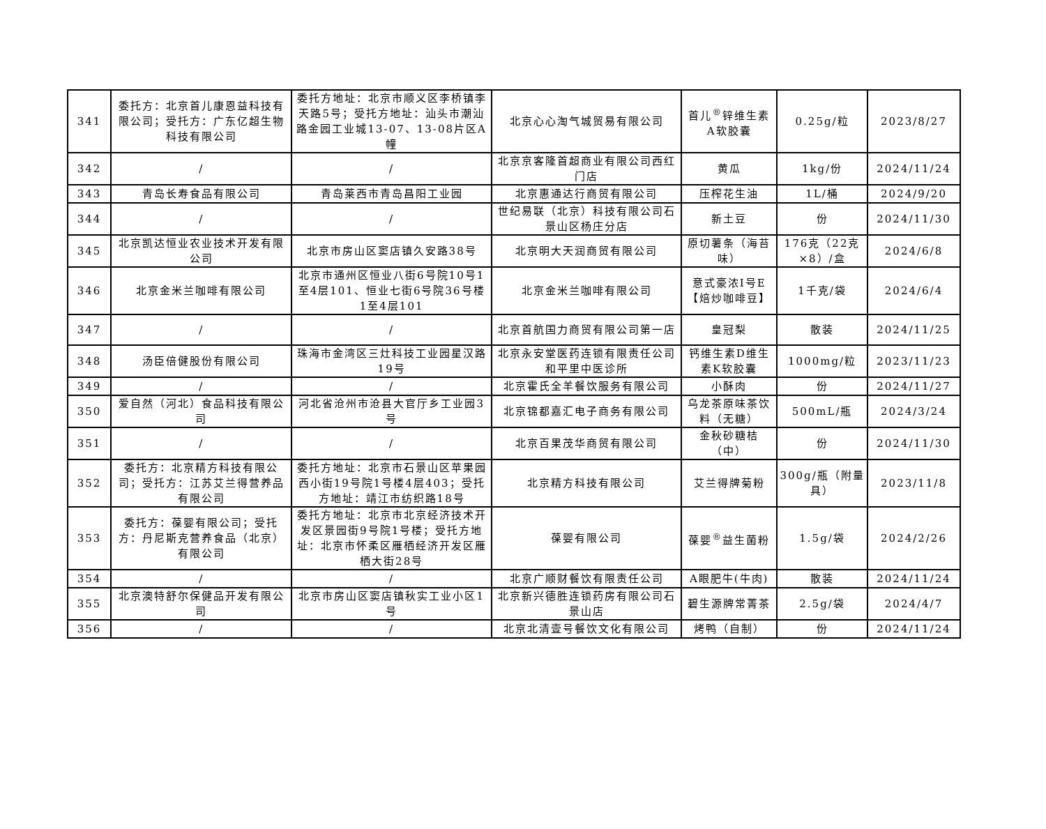| 341 | 委托方：北京首儿康恩益科技有限公司；受托方：广东亿超生物科技有限公司 | 委托方地址：北京市顺义区李桥镇李天路5号；受托方地址：汕头市潮汕路金园工业城13-07、13-08片区A幢 | 北京心心淘气城贸易有限公司 | 首儿<sup>®</sup>锌维生素A软胶囊 | 0.25g/粒 | 2023/8/27 |
| 342 | / | / | 北京京客隆首超商业有限公司西红门店 | 黄瓜 | 1kg/份 | 2024/11/24 |
| 343 | 青岛长寿食品有限公司 | 青岛莱西市青岛昌阳工业园 | 北京惠通达行商贸有限公司 | 压榨花生油 | 1L/桶 | 2024/9/20 |
| 344 | / | / | 世纪易联（北京）科技有限公司石景山区杨庄分店 | 新土豆 | 份 | 2024/11/30 |
| 345 | 北京凯达恒业农业技术开发有限公司 | 北京市房山区窦店镇久安路38号 | 北京明大天润商贸有限公司 | 原切薯条（海苔味） | 176克（22克×8）/盒 | 2024/6/8 |
| 346 | 北京金米兰咖啡有限公司 | 北京市通州区恒业八街6号院10号1至4层101、恒业七街6号院36号楼1至4层101 | 北京金米兰咖啡有限公司 | 意式豪浓Ⅰ号E【焙炒咖啡豆】 | 1千克/袋 | 2024/6/4 |
| 347 | / | / | 北京首航国力商贸有限公司第一店 | 皇冠梨 | 散装 | 2024/11/25 |
| 348 | 汤臣倍健股份有限公司 | 珠海市金湾区三灶科技工业园星汉路19号 | 北京永安堂医药连锁有限责任公司和平里中医诊所 | 钙维生素D维生素K软胶囊 | 1000mg/粒 | 2023/11/23 |
| 349 | / | / | 北京霍氏全羊餐饮服务有限公司 | 小酥肉 | 份 | 2024/11/27 |
| 350 | 爱自然（河北）食品科技有限公司 | 河北省沧州市沧县大官厅乡工业园3号 | 北京锦都嘉汇电子商务有限公司 | 乌龙茶原味茶饮料（无糖） | 500mL/瓶 | 2024/3/24 |
| 351 | / | / | 北京百果茂华商贸有限公司 | 金秋砂糖桔（中） | 份 | 2024/11/30 |
| 352 | 委托方：北京精方科技有限公司；受托方：江苏艾兰得营养品有限公司 | 委托方地址：北京市石景山区苹果园西小街19号院1号楼4层403；受托方地址：靖江市纺织路18号 | 北京精方科技有限公司 | 艾兰得牌菊粉 | 300g/瓶（附量具） | 2023/11/8 |
| 353 | 委托方：葆婴有限公司；受托方：丹尼斯克营养食品（北京）有限公司 | 委托方地址：北京市北京经济技术开发区景园街9号院1号楼；受托方地址：北京市怀柔区雁栖经济开发区雁栖大街28号 | 葆婴有限公司 | 葆婴<sup>®</sup>益生菌粉 | 1.5g/袋 | 2024/2/26 |
| 354 | / | / | 北京广顺财餐饮有限责任公司 | A眼肥牛(牛肉) | 散装 | 2024/11/24 |
| 355 | 北京澳特舒尔保健品开发有限公司 | 北京市房山区窦店镇秋实工业小区1号 | 北京新兴德胜连锁药房有限公司石景山店 | 碧生源牌常菁茶 | 2.5g/袋 | 2024/4/7 |
| 356 | / | / | 北京北清壹号餐饮文化有限公司 | 烤鸭（自制） | 份 | 2024/11/24 |